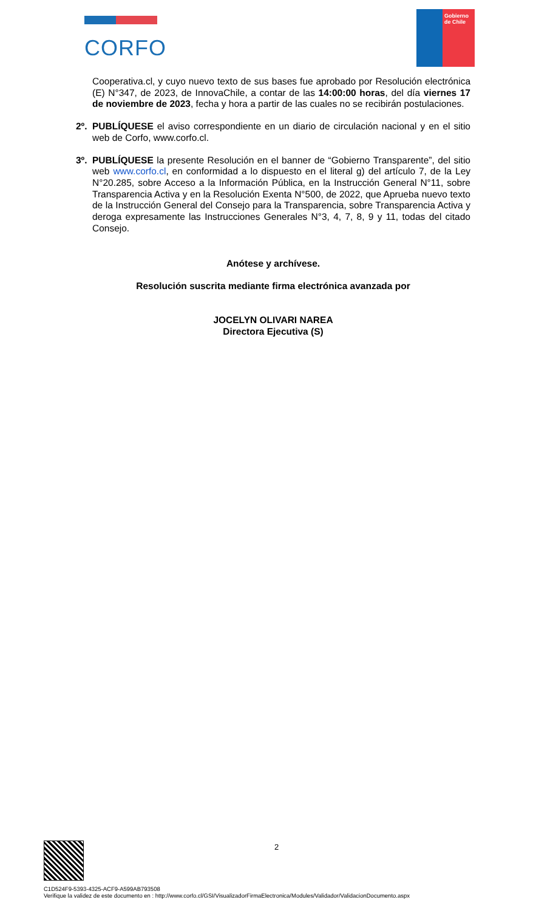CORFO
Gobierno
de Chile
Cooperativa.cl, y cuyo nuevo texto de sus bases fue aprobado por Resolución electrónica (E) N°347, de 2023, de InnovaChile, a contar de las 14:00:00 horas, del día viernes 17 de noviembre de 2023, fecha y hora a partir de las cuales no se recibirán postulaciones.
2º.
PUBLÍQUESE el aviso correspondiente en un diario de circulación nacional y en el sitio web de Corfo, www.corfo.cl.
3º.
PUBLÍQUESE la presente Resolución en el banner de “Gobierno Transparente”, del sitio web www.corfo.cl, en conformidad a lo dispuesto en el literal g) del artículo 7, de la Ley N°20.285, sobre Acceso a la Información Pública, en la Instrucción General N°11, sobre Transparencia Activa y en la Resolución Exenta N°500, de 2022, que Aprueba nuevo texto de la Instrucción General del Consejo para la Transparencia, sobre Transparencia Activa y deroga expresamente las Instrucciones Generales N°3, 4, 7, 8, 9 y 11, todas del citado Consejo.
Anótese y archívese.
Resolución suscrita mediante firma electrónica avanzada por
JOCELYN OLIVARI NAREA
Directora Ejecutiva (S)
2
C1D524F9-5393-4325-ACF9-A599AB793508
Verifique la validez de este documento en : http://www.corfo.cl/GSI/VisualizadorFirmaElectronica/Modules/Validador/ValidacionDocumento.aspx